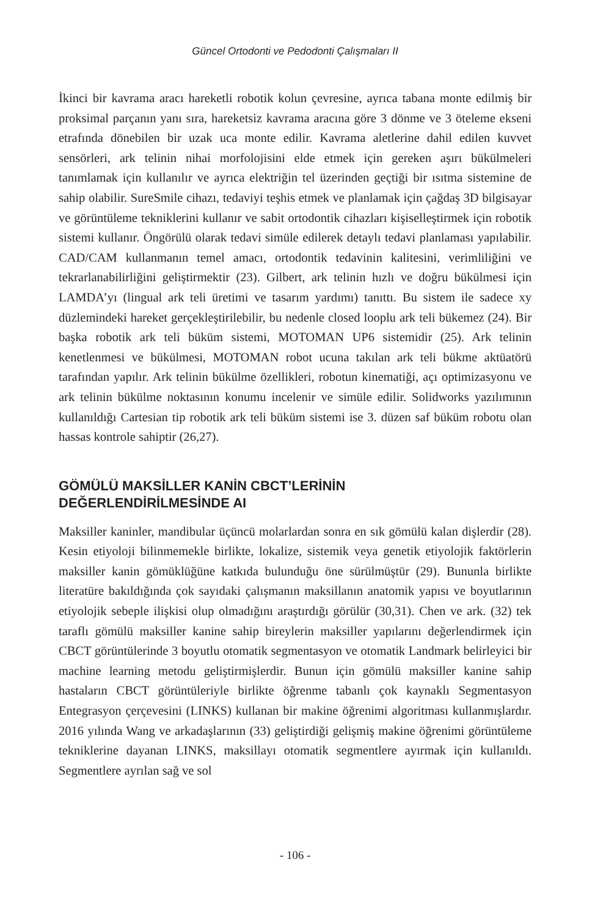Güncel Ortodonti ve Pedodonti Çalışmaları II
İkinci bir kavrama aracı hareketli robotik kolun çevresine, ayrıca tabana monte edilmiş bir proksimal parçanın yanı sıra, hareketsiz kavrama aracına göre 3 dönme ve 3 öteleme ekseni etrafında dönebilen bir uzak uca monte edilir. Kavrama aletlerine dahil edilen kuvvet sensörleri, ark telinin nihai morfolojisini elde etmek için gereken aşırı bükülmeleri tanımlamak için kullanılır ve ayrıca elektriğin tel üzerinden geçtiği bir ısıtma sistemine de sahip olabilir. SureSmile cihazı, tedaviyi teşhis etmek ve planlamak için çağdaş 3D bilgisayar ve görüntüleme tekniklerini kullanır ve sabit ortodontik cihazları kişiselleştirmek için robotik sistemi kullanır. Öngörülü olarak tedavi simüle edilerek detaylı tedavi planlaması yapılabilir. CAD/CAM kullanmanın temel amacı, ortodontik tedavinin kalitesini, verimliliğini ve tekrarlanabilirliğini geliştirmektir (23). Gilbert, ark telinin hızlı ve doğru bükülmesi için LAMDA’yı (lingual ark teli üretimi ve tasarım yardımı) tanıttı. Bu sistem ile sadece xy düzlemindeki hareket gerçekleştirilebilir, bu nedenle closed looplu ark teli bükemez (24). Bir başka robotik ark teli büküm sistemi, MOTOMAN UP6 sistemidir (25). Ark telinin kenetlenmesi ve bükülmesi, MOTOMAN robot ucuna takılan ark teli bükme aktüatörü tarafından yapılır. Ark telinin bükülme özellikleri, robotun kinematiği, açı optimizasyonu ve ark telinin bükülme noktasının konumu incelenir ve simüle edilir. Solidworks yazılımının kullanıldığı Cartesian tip robotik ark teli büküm sistemi ise 3. düzen saf büküm robotu olan hassas kontrole sahiptir (26,27).
GÖMÜLÜ MAKSİLLER KANİN CBCT’LERİNİN
DEĞERLENDİRİLMESİNDE AI
Maksiller kaninler, mandibular üçüncü molarlardan sonra en sık gömülü kalan dişlerdir (28). Kesin etiyoloji bilinmemekle birlikte, lokalize, sistemik veya genetik etiyolojik faktörlerin maksiller kanin gömüklüğüne katkıda bulunduğu öne sürülmüştür (29). Bununla birlikte literatüre bakıldığında çok sayıdaki çalışmanın maksillanın anatomik yapısı ve boyutlarının etiyolojik sebeple ilişkisi olup olmadığını araştırdığı görülür (30,31). Chen ve ark. (32) tek taraflı gömülü maksiller kanine sahip bireylerin maksiller yapılarını değerlendirmek için CBCT görüntülerinde 3 boyutlu otomatik segmentasyon ve otomatik Landmark belirleyici bir machine learning metodu geliştirmişlerdir. Bunun için gömülü maksiller kanine sahip hastaların CBCT görüntüleriyle birlikte öğrenme tabanlı çok kaynaklı Segmentasyon Entegrasyon çerçevesini (LINKS) kullanan bir makine öğrenimi algoritması kullanmışlardır. 2016 yılında Wang ve arkadaşlarının (33) geliştirdiği gelişmiş makine öğrenimi görüntüleme tekniklerine dayanan LINKS, maksillayı otomatik segmentlere ayırmak için kullanıldı. Segmentlere ayrılan sağ ve sol
- 106 -